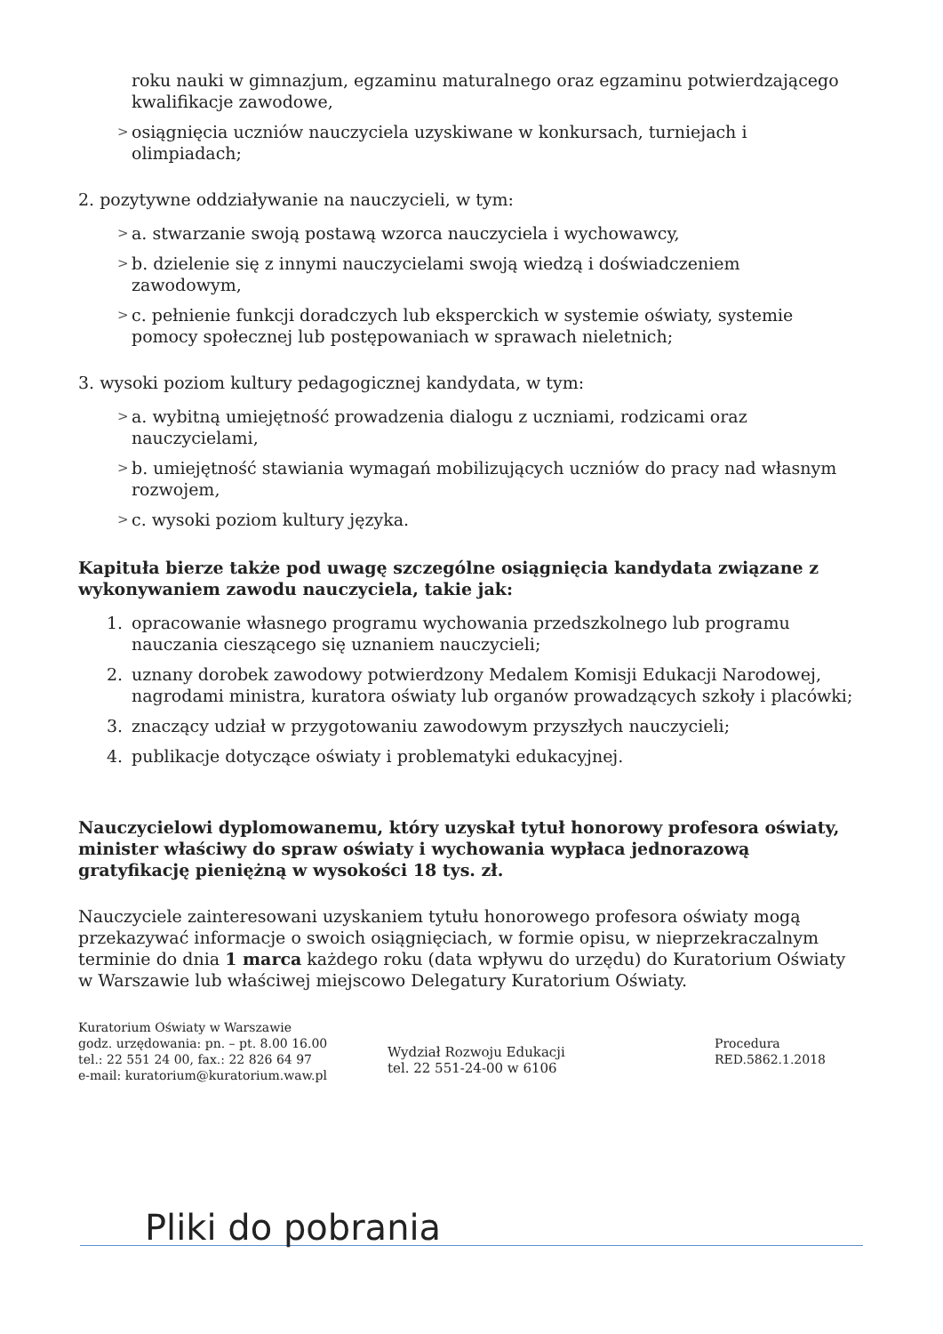roku nauki w gimnazjum, egzaminu maturalnego oraz egzaminu potwierdzającego kwalifikacje zawodowe,
> osiągnięcia uczniów nauczyciela uzyskiwane w konkursach, turniejach i olimpiadach;
2. pozytywne oddziaływanie na nauczycieli, w tym:
> a. stwarzanie swoją postawą wzorca nauczyciela i wychowawcy,
> b. dzielenie się z innymi nauczycielami swoją wiedzą i doświadczeniem zawodowym,
> c. pełnienie funkcji doradczych lub eksperckich w systemie oświaty, systemie pomocy społecznej lub postępowaniach w sprawach nieletnich;
3. wysoki poziom kultury pedagogicznej kandydata, w tym:
> a. wybitną umiejętność prowadzenia dialogu z uczniami, rodzicami oraz nauczycielami,
> b. umiejętność stawiania wymagań mobilizujących uczniów do pracy nad własnym rozwojem,
> c. wysoki poziom kultury języka.
Kapituła bierze także pod uwagę szczególne osiągnięcia kandydata związane z wykonywaniem zawodu nauczyciela, takie jak:
1. opracowanie własnego programu wychowania przedszkolnego lub programu nauczania cieszącego się uznaniem nauczycieli;
2. uznany dorobek zawodowy potwierdzony Medalem Komisji Edukacji Narodowej, nagrodami ministra, kuratora oświaty lub organów prowadzących szkoły i placówki;
3. znaczący udział w przygotowaniu zawodowym przyszłych nauczycieli;
4. publikacje dotyczące oświaty i problematyki edukacyjnej.
Nauczycielowi dyplomowanemu, który uzyskał tytuł honorowy profesora oświaty, minister właściwy do spraw oświaty i wychowania wypłaca jednorazową gratyfikację pieniężną w wysokości 18 tys. zł.
Nauczyciele zainteresowani uzyskaniem tytułu honorowego profesora oświaty mogą przekazywać informacje o swoich osiągnięciach, w formie opisu, w nieprzekraczalnym terminie do dnia 1 marca każdego roku (data wpływu do urzędu) do Kuratorium Oświaty w Warszawie lub właściwej miejscowo Delegatury Kuratorium Oświaty.
Kuratorium Oświaty w Warszawie
godz. urzędowania: pn. – pt. 8.00 16.00
tel.: 22 551 24 00, fax.: 22 826 64 97
e-mail: kuratorium@kuratorium.waw.pl
Wydział Rozwoju Edukacji
tel. 22 551-24-00 w 6106
Procedura
RED.5862.1.2018
Pliki do pobrania